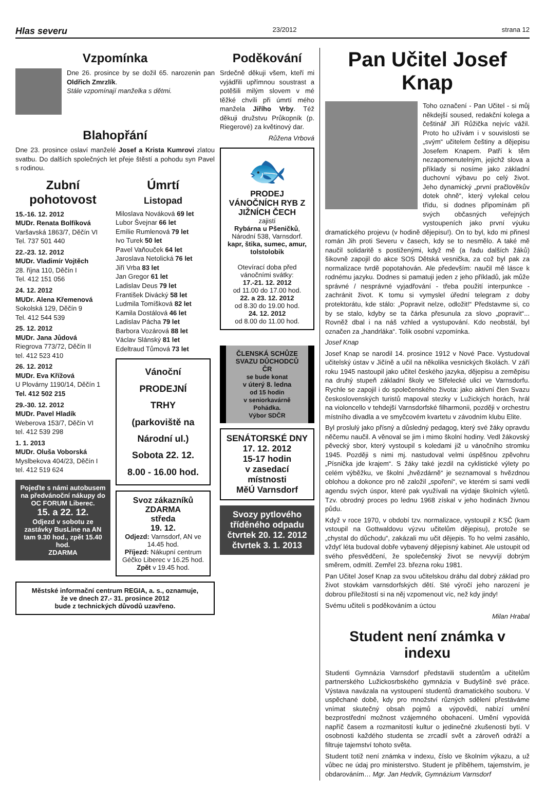Hlas severu 23/2012 strana 12
Vzpomínka
Dne 26. prosince by se dožil 65. narozenin pan Oldřich Zmrzlík.
Stále vzpomínají manželka s dětmi.
Blahopřání
Dne 23. prosince oslaví manželé Josef a Krista Kumrovi zlatou svatbu. Do dalších společných let přeje štěstí a pohodu syn Pavel s rodinou.
Zubní pohotovost
15.-16. 12. 2012
MUDr. Renata Bolfíková
Varšavská 1863/7, Děčín VI
Tel. 737 501 440
22.-23. 12. 2012
MUDr. Vladimír Vojtěch
28. října 110, Děčín I
Tel. 412 151 056
24. 12. 2012
MUDr. Alena Křemenová
Sokolská 129, Děčín 9
Tel. 412 544 539
25. 12. 2012
MUDr. Jana Jůdová
Riegrova 773/72, Děčín II
tel. 412 523 410
26. 12. 2012
MUDr. Eva Křížová
U Plovárny 1190/14, Děčín 1
Tel. 412 502 215
29.-30. 12. 2012
MUDr. Pavel Hladík
Weberova 153/7, Děčín VI
tel. 412 539 298
1. 1. 2013
MUDr. Oluša Voborská
Myslbekova 404/23, Děčín I
tel. 412 519 624
Pojeďte s námi autobusem na předvánoční nákupy do OC FORUM Liberec.
15. a 22. 12.
Odjezd v sobotu ze zastávky BusLine na AN tam 9.30 hod., zpět 15.40 hod.
ZDARMA
Úmrtí
Listopad
Miloslava Nováková 69 let
Lubor Švejnar 66 let
Emílie Rumlenová 79 let
Ivo Turek 50 let
Pavel Vaňouček 64 let
Jaroslava Netolická 76 let
Jiří Vrba 83 let
Jan Gregor 61 let
Ladislav Deus 79 let
František Divácký 58 let
Ludmila Tomíšková 82 let
Kamila Dostálová 46 let
Ladislav Pácha 79 let
Barbora Vozárová 88 let
Václav Slánský 81 let
Edeltraud Tůmová 73 let
Vánoční
PRODEJNÍ
TRHY
(parkoviště na Národní ul.)
Sobota 22. 12.
8.00 - 16.00 hod.
Svoz zákazníků
ZDARMA
středa
19. 12.
Odjezd: Varnsdorf, AN ve 14.45 hod.
Příjezd: Nákupní centrum Géčko Liberec v 16.25 hod.
Zpět v 19.45 hod.
Městské informační centrum REGIA, a. s., oznamuje,
že ve dnech 27.- 31. prosince 2012
bude z technických důvodů uzavřeno.
Poděkování
Srdečně děkuji všem, kteří mi vyjádřili upřímnou soustrast a potěšili milým slovem v mé těžké chvíli při úmrtí mého manžela Jiřího Vrby. Též děkuji družstvu Průkopník (p. Riegerové) za květinový dar.
Růžena Vrbová
🐟
PRODEJ VÁNOČNÍCH RYB Z JIŽNÍCH ČECH
zajistí
Rybárna u Pšeničků,
Národní 538, Varnsdorf.
kapr, štika, sumec, amur, tolstolobik
Otevírací doba před vánočními svátky:
17.-21. 12. 2012
od 11.00 do 17.00 hod.
22. a 23. 12. 2012
od 8.30 do 19.00 hod.
24. 12. 2012
od 8.00 do 11.00 hod.
ČLENSKÁ SCHŮZE SVAZU DŮCHODCŮ ČR
se bude konat
v úterý 8. ledna
od 15 hodin
v seniorkavárně Pohádka.
Výbor SDČR
SENÁTORSKÉ DNY
17. 12. 2012
15-17 hodin
v zasedací místnosti
MěÚ Varnsdorf
Svozy pytlového tříděného odpadu
čtvrtek 20. 12. 2012
čtvrtek 3. 1. 2013
Pan Učitel Josef Knap
Toho označení - Pan Učitel - si můj někdejší soused, redakční kolega a češtinář Jiří Růžička nejvíc vážil. Proto ho užívám i v souvislosti se „svým“ učitelem češtiny a dějepisu Josefem Knapem. Patří k těm nezapomenutelným, jejichž slova a příklady si nosíme jako základní duchovní výbavu po celý život. Jeho dynamický „první pračlověkův dotek ohně“, který vylekal celou třídu, si dodnes připomínám při svých občasných veřejných vystoupeních jako první výuku dramatického projevu (v hodině dějepisu!). On to byl, kdo mi přinesl román Jih proti Severu v časech, kdy se to nesmělo. A také mě naučil solidaritě s postiženými, když mě (a řadu dalších žáků) šikovně zapojil do akce SOS Dětská vesnička, za což byl pak za normalizace tvrdě popotahován. Ale především: naučil mě lásce k rodnému jazyku. Dodnes si pamatuji jeden z jeho příkladů, jak může správné / nesprávné vyjadřování - třeba použití interpunkce - zachránit život. K tomu si vymyslel úřední telegram z doby protektorátu, kde stálo: „Popravit nelze, odložit!“ Představme si, co by se stalo, kdyby se ta čárka přesunula za slovo „popravit“... Rovněž dbal i na náš vzhled a vystupování. Kdo neobstál, byl označen za „handrláka“. Tolik osobní vzpomínka.
Josef Knap
Josef Knap se narodil 14. prosince 1912 v Nové Pace. Vystudoval učitelský ústav v Jičíně a učil na několika vesnických školách. V září roku 1945 nastoupil jako učitel českého jazyka, dějepisu a zeměpisu na druhý stupeň základní školy ve Střelecké ulici ve Varnsdorfu. Rychle se zapojil i do společenského života: jako aktivní člen Svazu československých turistů mapoval stezky v Lužických horách, hrál na violoncello v tehdejší Varnsdorfské filharmonii, později v orchestru místního divadla a ve smyčcovém kvartetu v závodním klubu Elite.
Byl proslulý jako přísný a důsledný pedagog, který své žáky opravdu něčemu naučil. A věnoval se jim i mimo školní hodiny. Vedl žákovský pěvecký sbor, který vystoupil s koledami již u vánočního stromku 1945. Později s nimi mj. nastudoval velmi úspěšnou zpěvohru „Písnička jde krajem“. S žáky také jezdil na cyklistické výlety po celém výběžku, ve školní „hvězdárně“ je seznamoval s hvězdnou oblohou a dokonce pro ně založil „spoření“, ve kterém si sami vedli agendu svých úspor, které pak využívali na výdaje školních výletů. Tzv. obrodný proces po lednu 1968 získal v jeho hodinách živnou půdu.
Když v roce 1970, v období tzv. normalizace, vystoupil z KSČ (kam vstoupil na Gottwaldovu výzvu učitelům dějepisu), protože se „chystal do důchodu“, zakázali mu učit dějepis. To ho velmi zasáhlo, vždyť léta budoval dobře vybavený dějepisný kabinet. Ale ustoupit od svého přesvědčení, že společenský život se nevyvíjí dobrým směrem, odmítl. Zemřel 23. března roku 1981.
Pan Učitel Josef Knap za svou učitelskou dráhu dal dobrý základ pro život stovkám varnsdorfských dětí. Sté výročí jeho narození je dobrou příležitostí si na něj vzpomenout víc, než kdy jindy!
Svému učiteli s poděkováním a úctou
Milan Hrabal
Student není známka v indexu
Studenti Gymnázia Varnsdorf představili studentům a učitelům partnerského Lužickosrbského gymnázia v Budyšíně své práce. Výstava navázala na vystoupení studentů dramatického souboru. V uspěchané době, kdy pro množství různých sdělení přestáváme vnímat skutečný obsah pojmů a výpovědí, nabízí umění bezprostřední možnost vzájemného obohacení. Umění vypovídá napříč časem a rozmanitostí kultur o jedinečné zkušenosti bytí. V osobnosti každého studenta se zrcadlí svět a zároveň odráží a filtruje tajemství tohoto světa.
Student totiž není známka v indexu, číslo ve školním výkazu, a už vůbec ne údaj pro ministerstvo. Student je příběhem, tajemstvím, je obdarováním… Mgr. Jan Hedvík, Gymnázium Varnsdorf